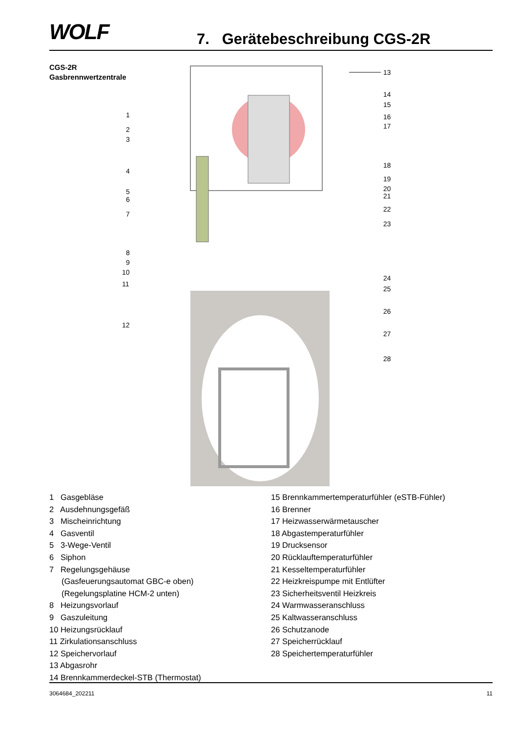WOLF 7. Gerätebeschreibung CGS-2R
CGS-2R
Gasbrennwertzentrale
13
1
2
3
4
5
6
7
8
9
10
11
12
14
15
16
17
18
19
20
21
22
23
24
25
26
27
28
1 Gasgebläse
2 Ausdehnungsgefäß
3 Mischeinrichtung
4 Gasventil
5 3-Wege-Ventil
6 Siphon
7 Regelungsgehäuse
(Gasfeuerungsautomat GBC-e oben)
(Regelungsplatine HCM-2 unten)
8 Heizungsvorlauf
9 Gaszuleitung
10 Heizungsrücklauf
11 Zirkulationsanschluss
12 Speichervorlauf
13 Abgasrohr
14 Brennkammerdeckel-STB (Thermostat)
15 Brennkammertemperaturfühler (eSTB-Fühler)
16 Brenner
17 Heizwasserwärmetauscher
18 Abgastemperaturfühler
19 Drucksensor
20 Rücklauftemperaturfühler
21 Kesseltemperaturfühler
22 Heizkreispumpe mit Entlüfter
23 Sicherheitsventil Heizkreis
24 Warmwasseranschluss
25 Kaltwasseranschluss
26 Schutzanode
27 Speicherrücklauf
28 Speichertemperaturfühler
3064684_202211 11